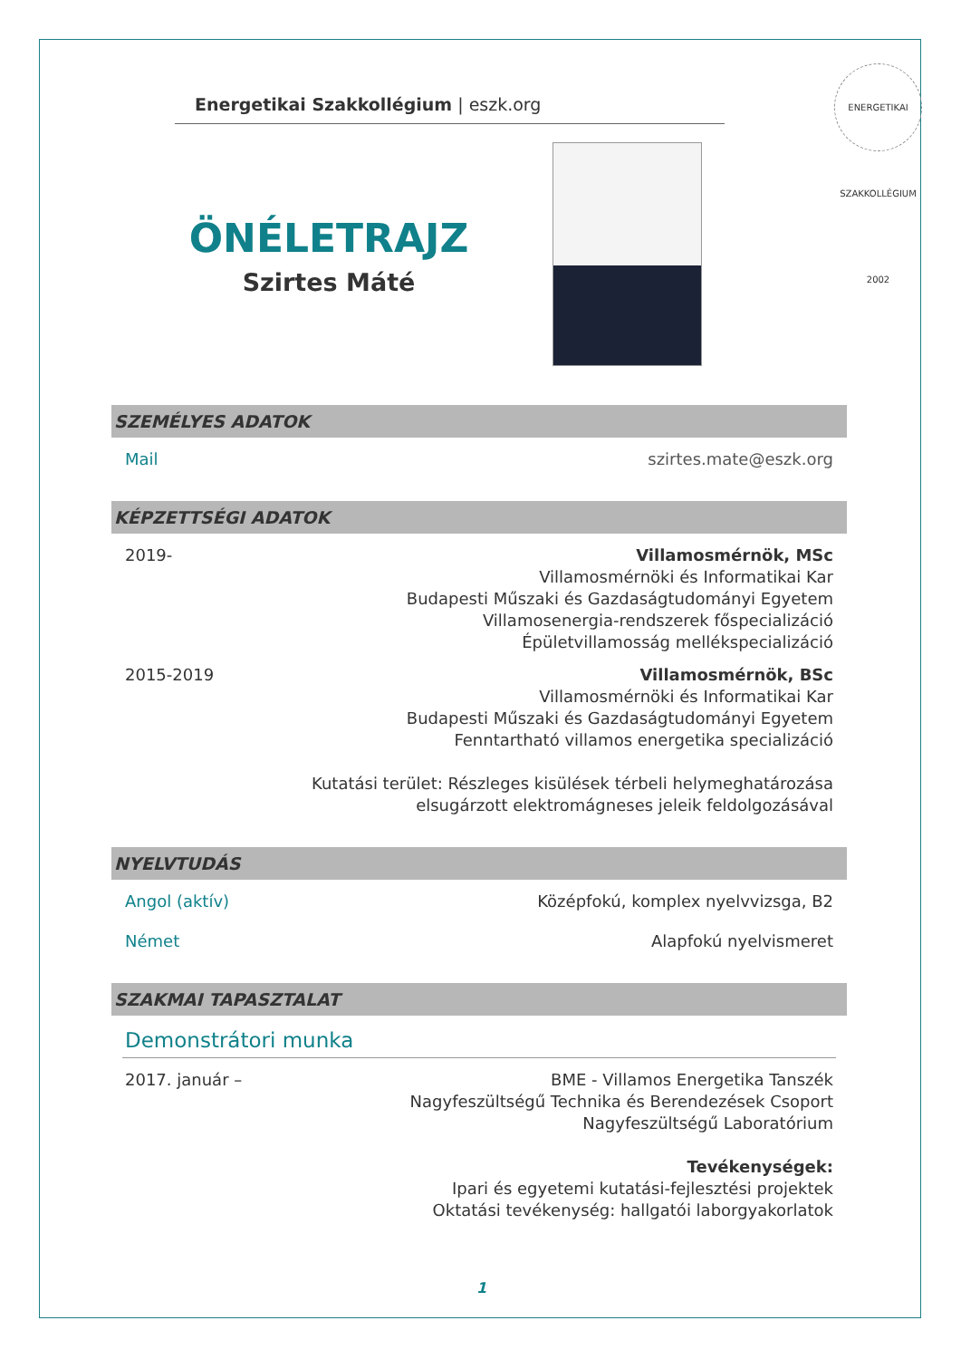Energetikai Szakkollégium | eszk.org
ENERGETIKAI SZAKKOLLÉGIUM 2002
ÖNÉLETRAJZ
Szirtes Máté
SZEMÉLYES ADATOK
Mail szirtes.mate@eszk.org
KÉPZETTSÉGI ADATOK
2019- Villamosmérnök, MSc
Villamosmérnöki és Informatikai Kar
Budapesti Műszaki és Gazdaságtudományi Egyetem
Villamosenergia-rendszerek főspecializáció
Épületvillamosság mellékspecializáció
2015-2019 Villamosmérnök, BSc
Villamosmérnöki és Informatikai Kar
Budapesti Műszaki és Gazdaságtudományi Egyetem
Fenntartható villamos energetika specializáció
Kutatási terület: Részleges kisülések térbeli helymeghatározása
elsugárzott elektromágneses jeleik feldolgozásával
NYELVTUDÁS
Angol (aktív) Középfokú, komplex nyelvvizsga, B2
Német Alapfokú nyelvismeret
SZAKMAI TAPASZTALAT
Demonstrátori munka
2017. január – BME - Villamos Energetika Tanszék
Nagyfeszültségű Technika és Berendezések Csoport
Nagyfeszültségű Laboratórium
Tevékenységek:
Ipari és egyetemi kutatási-fejlesztési projektek
Oktatási tevékenység: hallgatói laborgyakorlatok
1